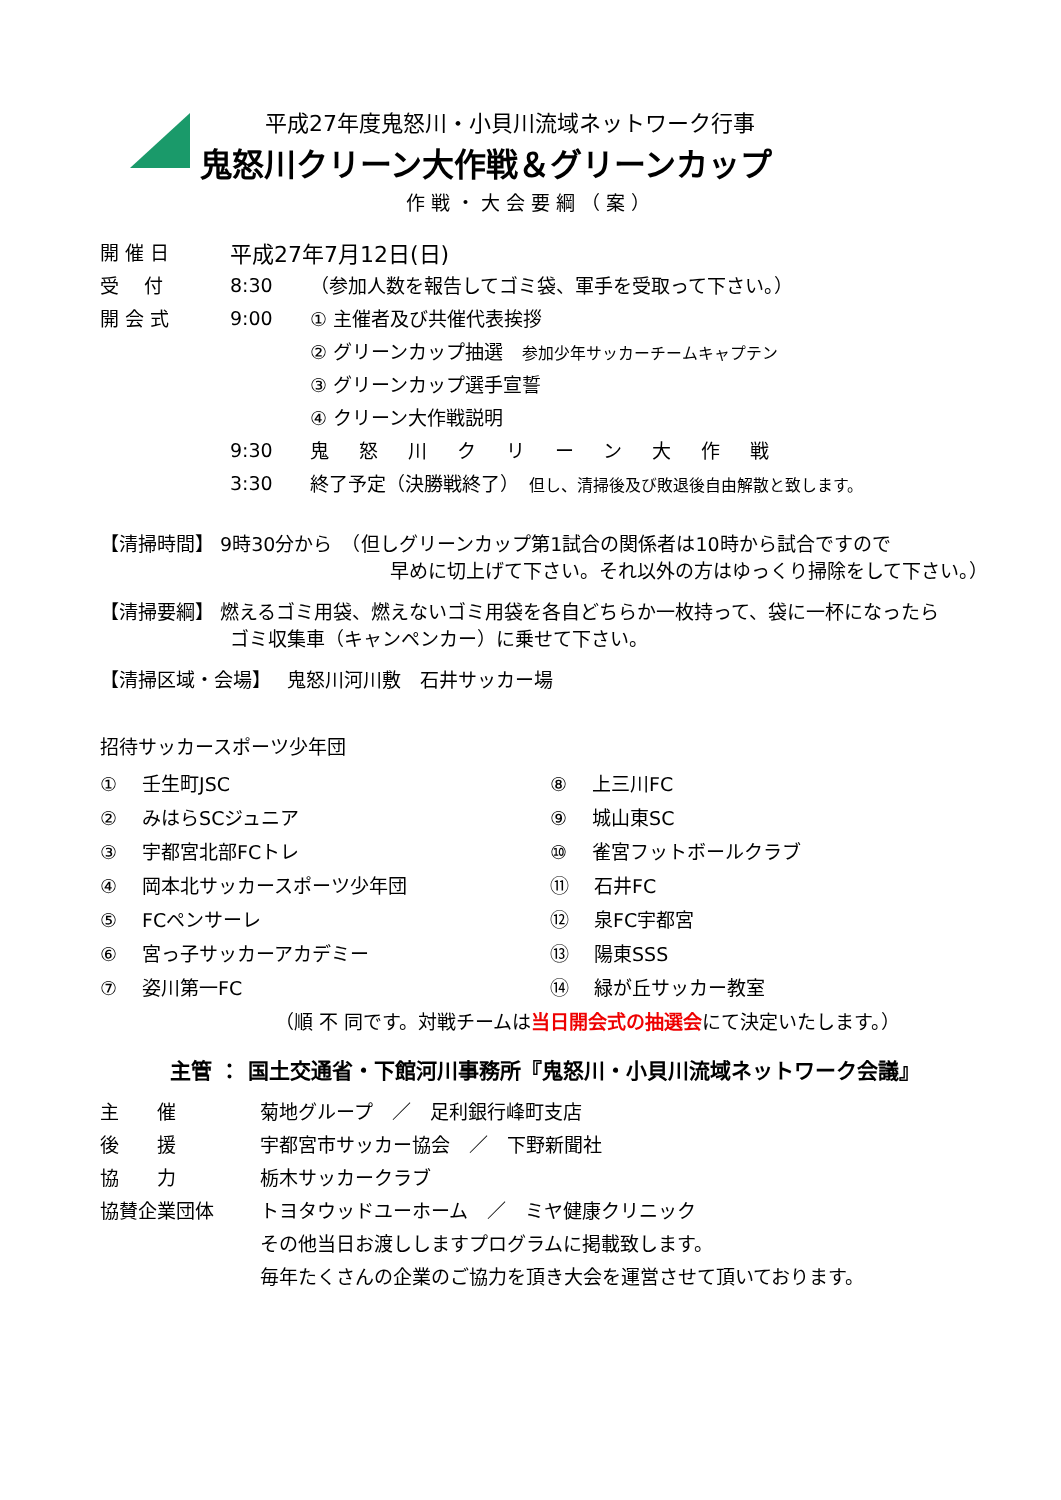平成27年度鬼怒川・小貝川流域ネットワーク行事
鬼怒川クリーン大作戦＆グリーンカップ
作戦・大会要綱（案）
開 催 日 平成27年7月12日(日)
受　 付 8:30 （参加人数を報告してゴミ袋、軍手を受取って下さい。）
開 会 式 9:00 ① 主催者及び共催代表挨拶
② グリーンカップ抽選　参加少年サッカーチームキャプテン
③ グリーンカップ選手宣誓
④ クリーン大作戦説明
9:30 鬼怒川クリーン大作戦
3:30 終了予定（決勝戦終了）　但し、清掃後及び敗退後自由解散と致します。
【清掃時間】 9時30分から　（但しグリーンカップ第1試合の関係者は10時から試合ですので
早めに切上げて下さい。それ以外の方はゆっくり掃除をして下さい。）
【清掃要綱】 燃えるゴミ用袋、燃えないゴミ用袋を各自どちらか一枚持って、袋に一杯になったら
ゴミ収集車（キャンペンカー）に乗せて下さい。
【清掃区域・会場】　 鬼怒川河川敷　石井サッカー場
招待サッカースポーツ少年団
①　 壬生町JSC
②　 みはらSCジュニア
③　 宇都宮北部FCトレ
④　 岡本北サッカースポーツ少年団
⑤　 FCペンサーレ
⑥　 宮っ子サッカーアカデミー
⑦　 姿川第一FC
⑧　 上三川FC
⑨　 城山東SC
⑩　 雀宮フットボールクラブ
⑪　 石井FC
⑫　 泉FC宇都宮
⑬　 陽東SSS
⑭　 緑が丘サッカー教室
（順 不 同です。対戦チームは当日開会式の抽選会にて決定いたします。）
主管 ： 国土交通省・下館河川事務所『鬼怒川・小貝川流域ネットワーク会議』
主　　催 菊地グループ　／　足利銀行峰町支店
後　　援 宇都宮市サッカー協会　／　下野新聞社
協　　力 栃木サッカークラブ
協賛企業団体 トヨタウッドユーホーム　／　ミヤ健康クリニック
その他当日お渡ししますプログラムに掲載致します。
毎年たくさんの企業のご協力を頂き大会を運営させて頂いております。